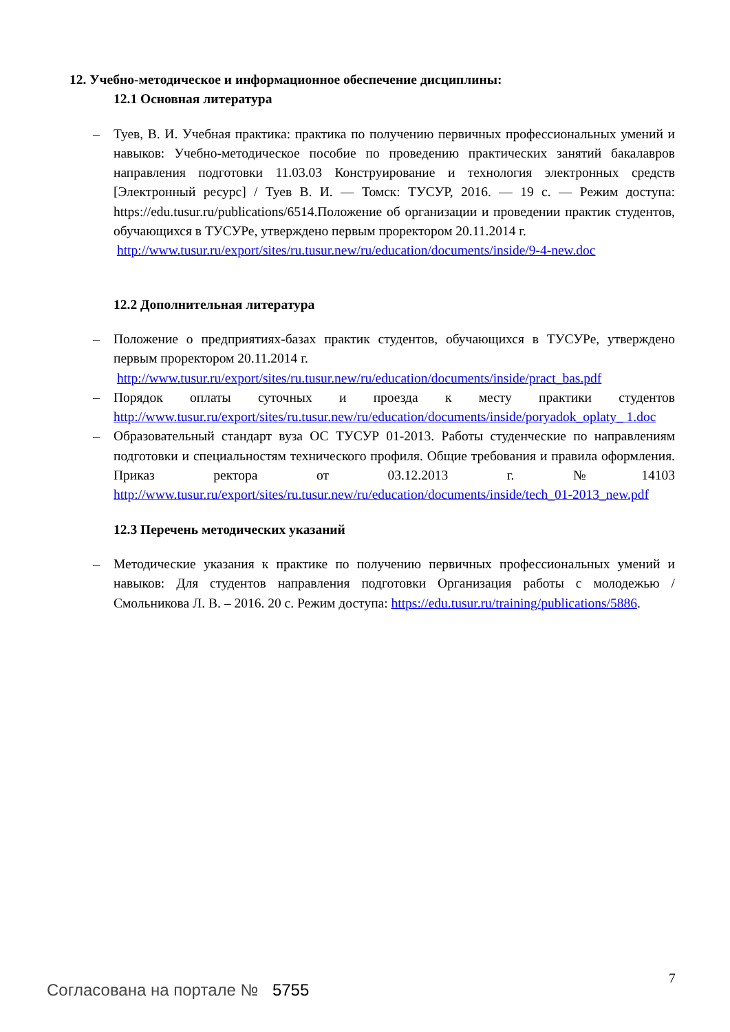12. Учебно-методическое и информационное обеспечение дисциплины:
12.1 Основная литература
– Туев, В. И. Учебная практика: практика по получению первичных профессиональных умений и навыков: Учебно-методическое пособие по проведению практических занятий бакалавров направления подготовки 11.03.03 Конструирование и технология электронных средств [Электронный ресурс] / Туев В. И. — Томск: ТУСУР, 2016. — 19 с. — Режим доступа: https://edu.tusur.ru/publications/6514.Положение об организации и проведении практик студентов, обучающихся в ТУСУРе, утверждено первым проректором 20.11.2014 г.
http://www.tusur.ru/export/sites/ru.tusur.new/ru/education/documents/inside/9-4-new.doc
12.2 Дополнительная литература
– Положение о предприятиях-базах практик студентов, обучающихся в ТУСУРе, утверждено первым проректором 20.11.2014 г.
http://www.tusur.ru/export/sites/ru.tusur.new/ru/education/documents/inside/pract_bas.pdf
– Порядок оплаты суточных и проезда к месту практики студентов http://www.tusur.ru/export/sites/ru.tusur.new/ru/education/documents/inside/poryadok_oplaty_ 1.doc
– Образовательный стандарт вуза ОС ТУСУР 01-2013. Работы студенческие по направлениям подготовки и специальностям технического профиля. Общие требования и правила оформления. Приказ ректора от 03.12.2013 г. №14103 http://www.tusur.ru/export/sites/ru.tusur.new/ru/education/documents/inside/tech_01-2013_new.pdf
12.3 Перечень методических указаний
– Методические указания к практике по получению первичных профессиональных умений и навыков: Для студентов направления подготовки Организация работы с молодежью / Смольникова Л. В. – 2016. 20 с. Режим доступа: https://edu.tusur.ru/training/publications/5886.
7
Согласована на портале № 5755